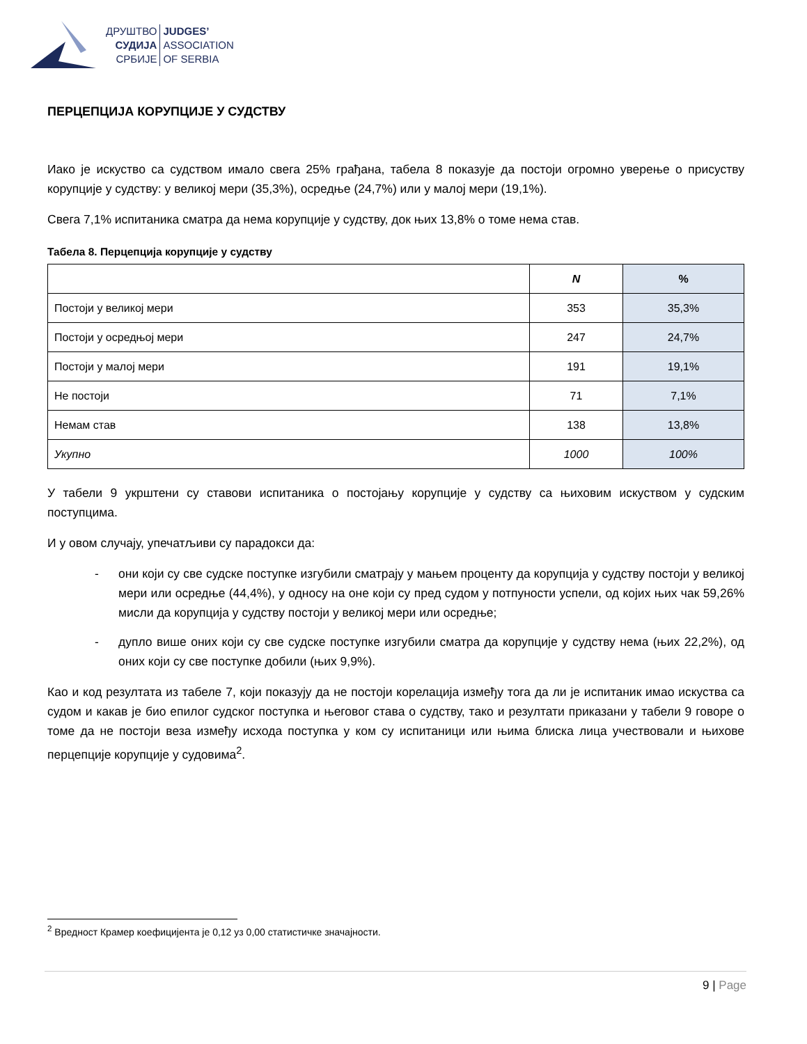ДРУШТВО
СУДИЈА
СРБИЈЕ
JUDGES’
ASSOCIATION
OF SERBIA
ПЕРЦЕПЦИЈА КОРУПЦИЈЕ У СУДСТВУ
Иако је искуство са судством имало свега 25% грађана, табела 8 показује да постоји огромно уверење о присуству корупције у судству: у великој мери (35,3%), осредње (24,7%) или у малој мери (19,1%).
Свега 7,1% испитаника сматра да нема корупције у судству, док њих 13,8% о томе нема став.
Табела 8. Перцепција корупције у судству
| | N | % |
| --- | --- | --- |
| Постоји у великој мери | 353 | 35,3% |
| Постоји у осредњој мери | 247 | 24,7% |
| Постоји у малој мери | 191 | 19,1% |
| Не постоји | 71 | 7,1% |
| Немам став | 138 | 13,8% |
| Укупно | 1000 | 100% |
У табели 9 укрштени су ставови испитаника о постојању корупције у судству са њиховим искуством у судским поступцима.
И у овом случају, упечатљиви су парадокси да:
- они који су све судске поступке изгубили сматрају у мањем проценту да корупција у судству постоји у великој мери или осредње (44,4%), у односу на оне који су пред судом у потпуности успели, од којих њих чак 59,26% мисли да корупција у судству постоји у великој мери или осредње;
- дупло више оних који су све судске поступке изгубили сматра да корупције у судству нема (њих 22,2%), од оних који су све поступке добили (њих 9,9%).
Као и код резултата из табеле 7, који показују да не постоји корелација између тога да ли је испитаник имао искуства са судом и какав је био епилог судског поступка и његовог става о судству, тако и резултати приказани у табели 9 говоре о томе да не постоји веза између исхода поступка у ком су испитаници или њима блиска лица учествовали и њихове перцепције корупције у судовима<sup>2</sup>.
<sup>2</sup> Вредност Крамер коефицијента је 0,12 уз 0,00 статистичке значајности.
9 | Page